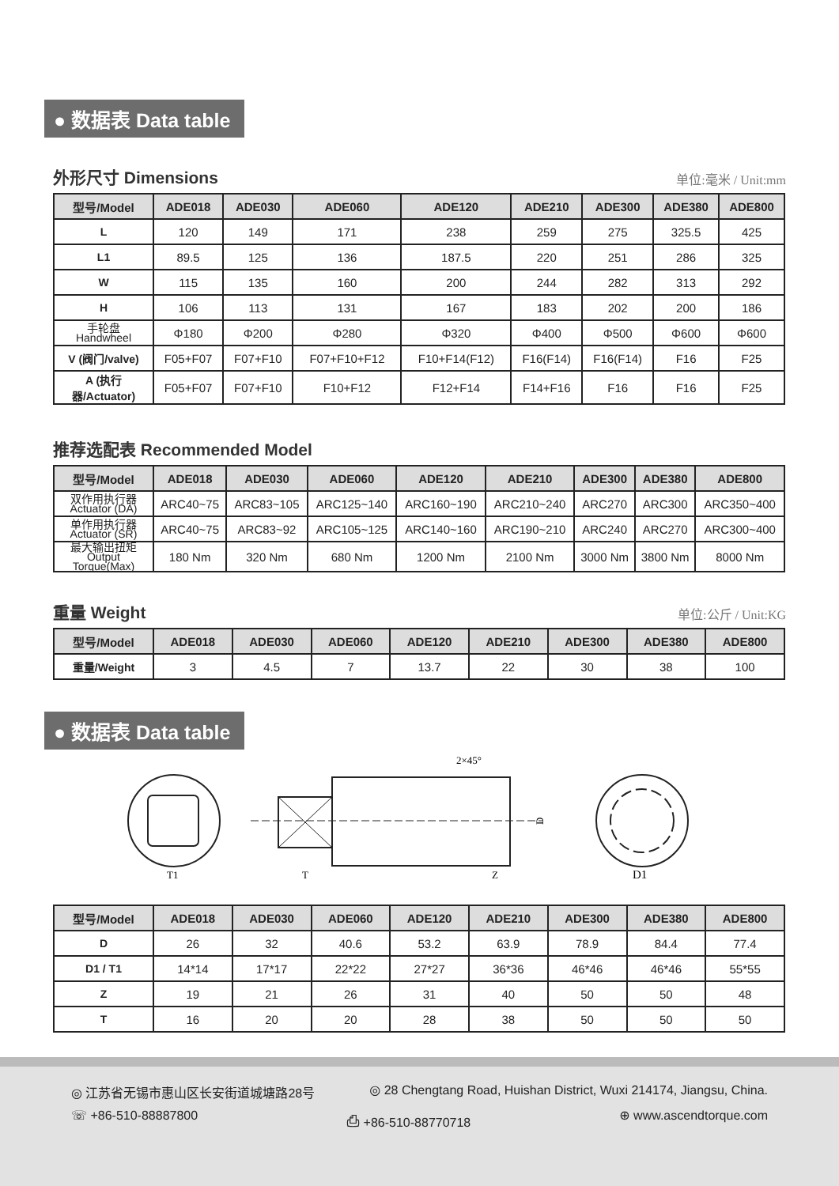● 数据表 Data table
外形尺寸 Dimensions 单位:毫米 / Unit:mm
| 型号/Model | ADE018 | ADE030 | ADE060 | ADE120 | ADE210 | ADE300 | ADE380 | ADE800 |
| --- | --- | --- | --- | --- | --- | --- | --- | --- |
| L | 120 | 149 | 171 | 238 | 259 | 275 | 325.5 | 425 |
| L1 | 89.5 | 125 | 136 | 187.5 | 220 | 251 | 286 | 325 |
| W | 115 | 135 | 160 | 200 | 244 | 282 | 313 | 292 |
| H | 106 | 113 | 131 | 167 | 183 | 202 | 200 | 186 |
| 手轮盘 Handwheel | Φ180 | Φ200 | Φ280 | Φ320 | Φ400 | Φ500 | Φ600 | Φ600 |
| V (阀门/valve) | F05+F07 | F07+F10 | F07+F10+F12 | F10+F14(F12) | F16(F14) | F16(F14) | F16 | F25 |
| A (执行器/Actuator) | F05+F07 | F07+F10 | F10+F12 | F12+F14 | F14+F16 | F16 | F16 | F25 |
推荐选配表 Recommended Model
| 型号/Model | ADE018 | ADE030 | ADE060 | ADE120 | ADE210 | ADE300 | ADE380 | ADE800 |
| --- | --- | --- | --- | --- | --- | --- | --- | --- |
| 双作用执行器 Actuator (DA) | ARC40~75 | ARC83~105 | ARC125~140 | ARC160~190 | ARC210~240 | ARC270 | ARC300 | ARC350~400 |
| 单作用执行器 Actuator (SR) | ARC40~75 | ARC83~92 | ARC105~125 | ARC140~160 | ARC190~210 | ARC240 | ARC270 | ARC300~400 |
| 最大输出扭矩 Output Torque(Max) | 180 Nm | 320 Nm | 680 Nm | 1200 Nm | 2100 Nm | 3000 Nm | 3800 Nm | 8000 Nm |
重量 Weight 单位:公斤 / Unit:KG
| 型号/Model | ADE018 | ADE030 | ADE060 | ADE120 | ADE210 | ADE300 | ADE380 | ADE800 |
| --- | --- | --- | --- | --- | --- | --- | --- | --- |
| 重量/Weight | 3 | 4.5 | 7 | 13.7 | 22 | 30 | 38 | 100 |
● 数据表 Data table
T1
T
Z
2×45°
D
D1
| 型号/Model | ADE018 | ADE030 | ADE060 | ADE120 | ADE210 | ADE300 | ADE380 | ADE800 |
| --- | --- | --- | --- | --- | --- | --- | --- | --- |
| D | 26 | 32 | 40.6 | 53.2 | 63.9 | 78.9 | 84.4 | 77.4 |
| D1 / T1 | 14*14 | 17*17 | 22*22 | 27*27 | 36*36 | 46*46 | 46*46 | 55*55 |
| Z | 19 | 21 | 26 | 31 | 40 | 50 | 50 | 48 |
| T | 16 | 20 | 20 | 28 | 38 | 50 | 50 | 50 |
◎ 江苏省无锡市惠山区长安街道城塘路28号 ◎ 28 Chengtang Road, Huishan District, Wuxi 214174, Jiangsu, China.
☏ +86-510-88887800 ⎙ +86-510-88770718 ⊕ www.ascendtorque.com